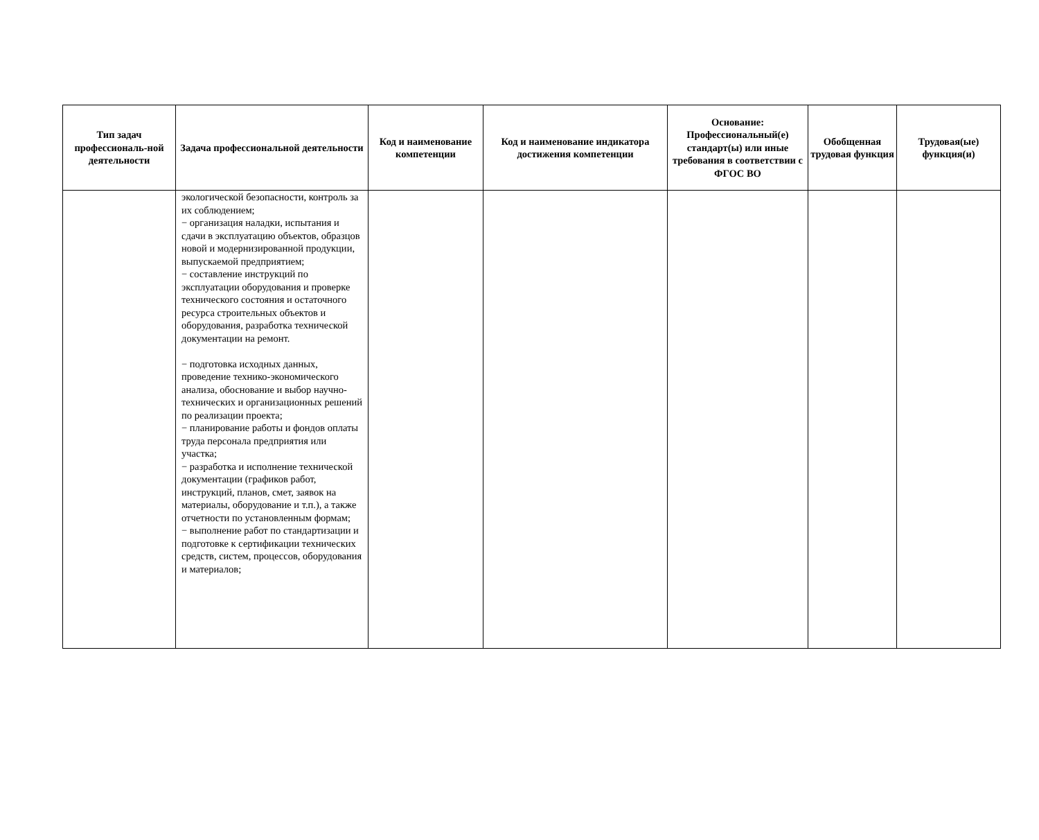| Тип задач профессиональ-ной деятельности | Задача профессиональной деятельности | Код и наименование компетенции | Код и наименование индикатора достижения компетенции | Основание: Профессиональный(е) стандарт(ы) или иные требования в соответствии с ФГОС ВО | Обобщенная трудовая функция | Трудовая(ые) функция(и) |
| --- | --- | --- | --- | --- | --- | --- |
| | экологической безопасности, контроль за их соблюдением; − организация наладки, испытания и сдачи в эксплуатацию объектов, образцов новой и модернизированной продукции, выпускаемой предприятием; − составление инструкций по эксплуатации оборудования и проверке технического состояния и остаточного ресурса строительных объектов и оборудования, разработка технической документации на ремонт. − подготовка исходных данных, проведение технико-экономического анализа, обоснование и выбор научно-технических и организационных решений по реализации проекта; − планирование работы и фондов оплаты труда персонала предприятия или участка; − разработка и исполнение технической документации (графиков работ, инструкций, планов, смет, заявок на материалы, оборудование и т.п.), а также отчетности по установленным формам; − выполнение работ по стандартизации и подготовке к сертификации технических средств, систем, процессов, оборудования и материалов; | | | | | |